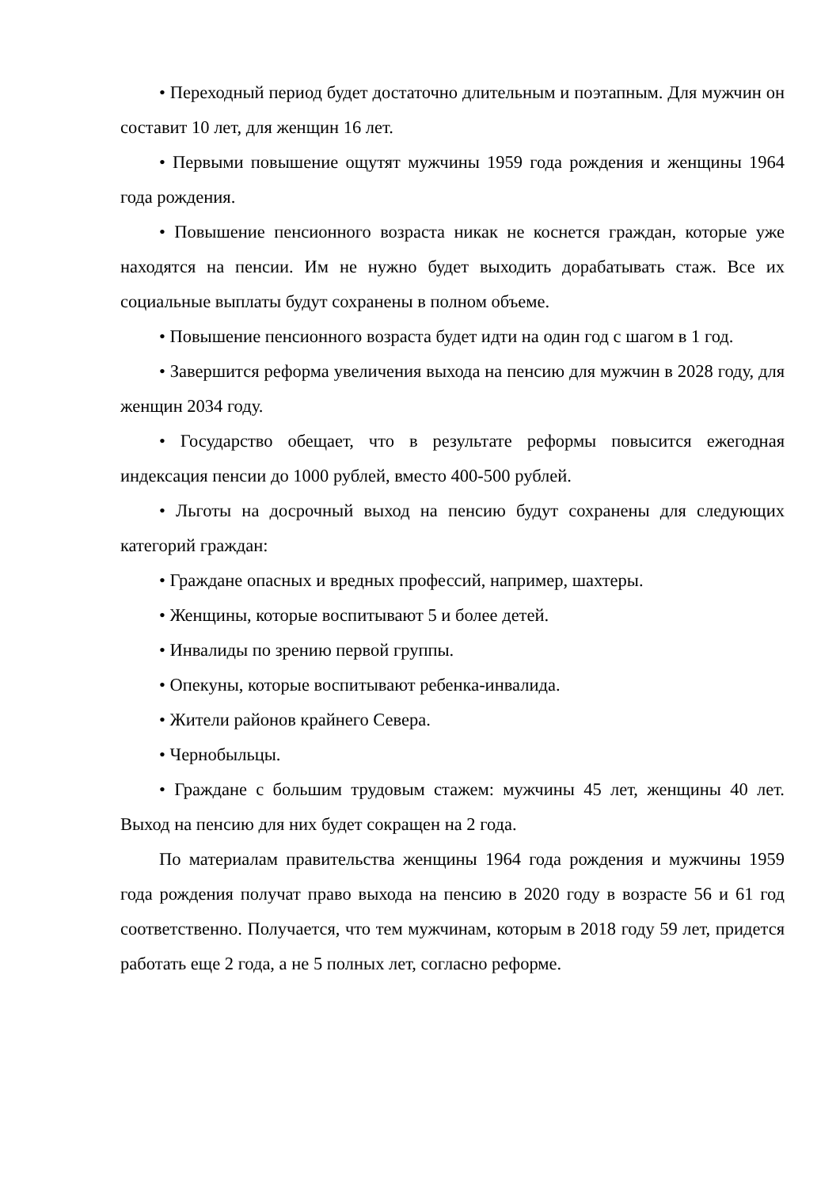• Переходный период будет достаточно длительным и поэтапным. Для мужчин он составит 10 лет, для женщин 16 лет.
• Первыми повышение ощутят мужчины 1959 года рождения и женщины 1964 года рождения.
• Повышение пенсионного возраста никак не коснется граждан, которые уже находятся на пенсии. Им не нужно будет выходить дорабатывать стаж. Все их социальные выплаты будут сохранены в полном объеме.
• Повышение пенсионного возраста будет идти на один год с шагом в 1 год.
• Завершится реформа увеличения выхода на пенсию для мужчин в 2028 году, для женщин 2034 году.
• Государство обещает, что в результате реформы повысится ежегодная индексация пенсии до 1000 рублей, вместо 400-500 рублей.
• Льготы на досрочный выход на пенсию будут сохранены для следующих категорий граждан:
• Граждане опасных и вредных профессий, например, шахтеры.
• Женщины, которые воспитывают 5 и более детей.
• Инвалиды по зрению первой группы.
• Опекуны, которые воспитывают ребенка-инвалида.
• Жители районов крайнего Севера.
• Чернобыльцы.
• Граждане с большим трудовым стажем: мужчины 45 лет, женщины 40 лет. Выход на пенсию для них будет сокращен на 2 года.
По материалам правительства женщины 1964 года рождения и мужчины 1959 года рождения получат право выхода на пенсию в 2020 году в возрасте 56 и 61 год соответственно. Получается, что тем мужчинам, которым в 2018 году 59 лет, придется работать еще 2 года, а не 5 полных лет, согласно реформе.